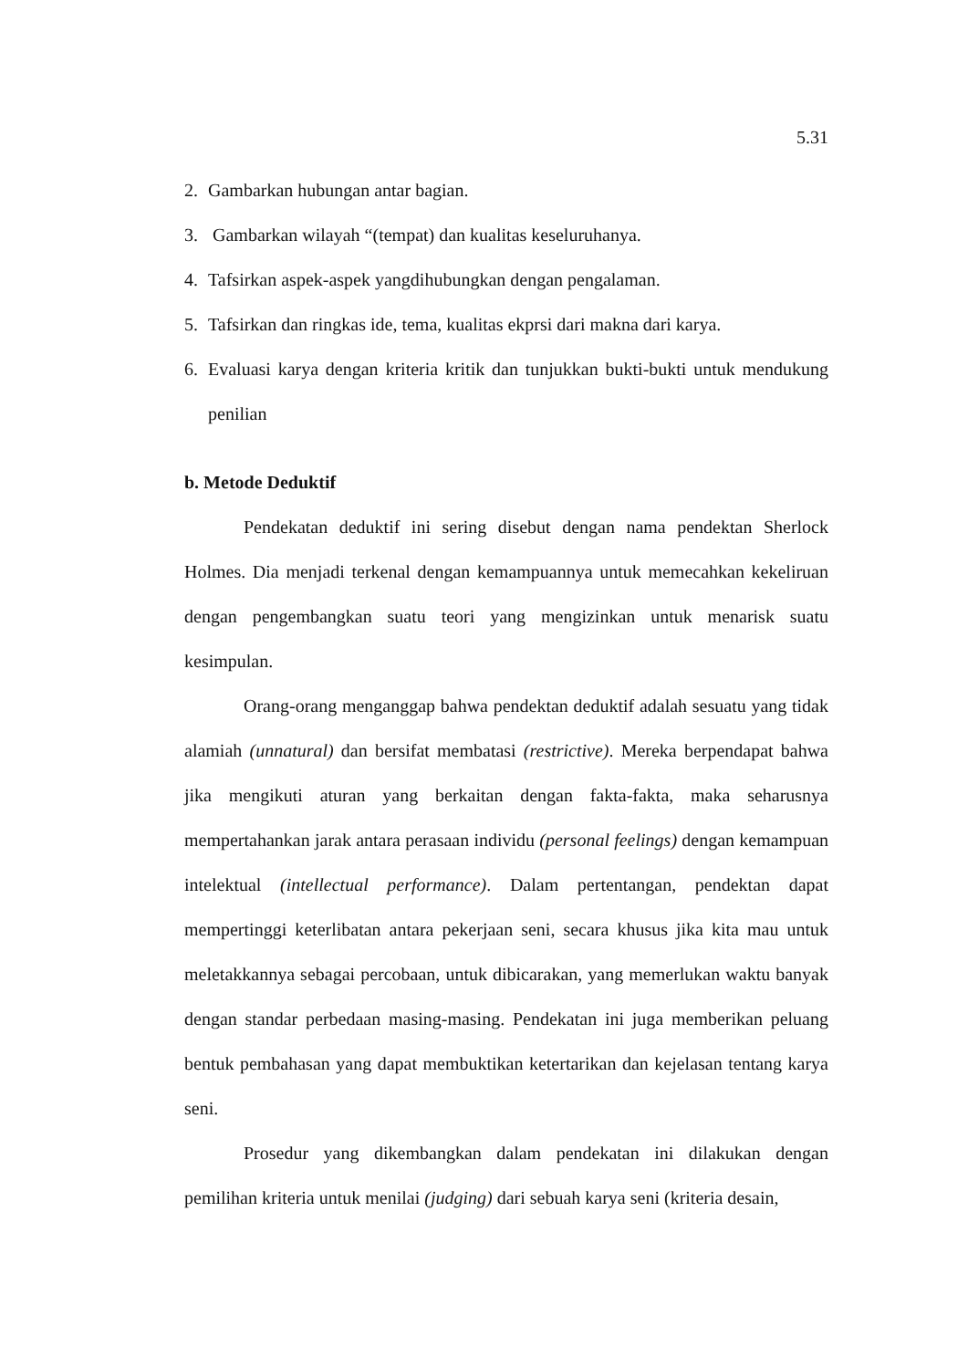5.31
2. Gambarkan hubungan antar bagian.
3. Gambarkan wilayah “(tempat) dan kualitas keseluruhanya.
4. Tafsirkan aspek-aspek yangdihubungkan dengan pengalaman.
5. Tafsirkan dan ringkas ide, tema, kualitas ekprsi dari makna dari karya.
6. Evaluasi karya dengan kriteria kritik dan tunjukkan bukti-bukti untuk mendukung penilian
b. Metode Deduktif
Pendekatan deduktif ini sering disebut dengan nama pendektan Sherlock Holmes. Dia menjadi terkenal dengan kemampuannya untuk memecahkan kekeliruan dengan pengembangkan suatu teori yang mengizinkan untuk menarisk suatu kesimpulan.
Orang-orang menganggap bahwa pendektan deduktif adalah sesuatu yang tidak alamiah (unnatural) dan bersifat membatasi (restrictive). Mereka berpendapat bahwa jika mengikuti aturan yang berkaitan dengan fakta-fakta, maka seharusnya mempertahankan jarak antara perasaan individu (personal feelings) dengan kemampuan intelektual (intellectual performance). Dalam pertentangan, pendektan dapat mempertinggi keterlibatan antara pekerjaan seni, secara khusus jika kita mau untuk meletakkannya sebagai percobaan, untuk dibicarakan, yang memerlukan waktu banyak dengan standar perbedaan masing-masing. Pendekatan ini juga memberikan peluang bentuk pembahasan yang dapat membuktikan ketertarikan dan kejelasan tentang karya seni.
Prosedur yang dikembangkan dalam pendekatan ini dilakukan dengan pemilihan kriteria untuk menilai (judging) dari sebuah karya seni (kriteria desain,